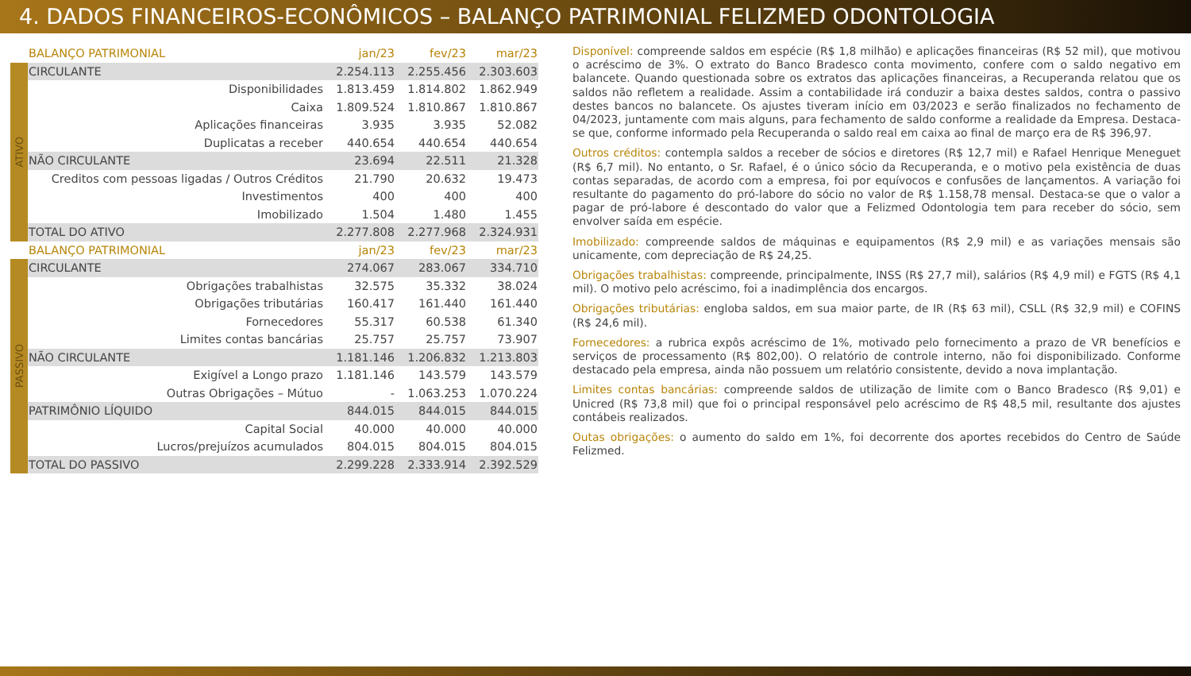4. DADOS FINANCEIROS-ECONÔMICOS – BALANÇO PATRIMONIAL FELIZMED ODONTOLOGIA
| | BALANÇO PATRIMONIAL | jan/23 | fev/23 | mar/23 |
| ATIVO | CIRCULANTE | 2.254.113 | 2.255.456 | 2.303.603 |
| | Disponibilidades | 1.813.459 | 1.814.802 | 1.862.949 |
| | Caixa | 1.809.524 | 1.810.867 | 1.810.867 |
| | Aplicações financeiras | 3.935 | 3.935 | 52.082 |
| | Duplicatas a receber | 440.654 | 440.654 | 440.654 |
| | NÃO CIRCULANTE | 23.694 | 22.511 | 21.328 |
| | Creditos com pessoas ligadas / Outros Créditos | 21.790 | 20.632 | 19.473 |
| | Investimentos | 400 | 400 | 400 |
| | Imobilizado | 1.504 | 1.480 | 1.455 |
| | TOTAL DO ATIVO | 2.277.808 | 2.277.968 | 2.324.931 |
| | BALANÇO PATRIMONIAL | jan/23 | fev/23 | mar/23 |
| PASSIVO | CIRCULANTE | 274.067 | 283.067 | 334.710 |
| | Obrigações trabalhistas | 32.575 | 35.332 | 38.024 |
| | Obrigações tributárias | 160.417 | 161.440 | 161.440 |
| | Fornecedores | 55.317 | 60.538 | 61.340 |
| | Limites contas bancárias | 25.757 | 25.757 | 73.907 |
| | NÃO CIRCULANTE | 1.181.146 | 1.206.832 | 1.213.803 |
| | Exigível a Longo prazo | 1.181.146 | 143.579 | 143.579 |
| | Outras Obrigações – Mútuo | - | 1.063.253 | 1.070.224 |
| | PATRIMÔNIO LÍQUIDO | 844.015 | 844.015 | 844.015 |
| | Capital Social | 40.000 | 40.000 | 40.000 |
| | Lucros/prejuízos acumulados | 804.015 | 804.015 | 804.015 |
| | TOTAL DO PASSIVO | 2.299.228 | 2.333.914 | 2.392.529 |
Disponível: compreende saldos em espécie (R$ 1,8 milhão) e aplicações financeiras (R$ 52 mil), que motivou o acréscimo de 3%. O extrato do Banco Bradesco conta movimento, confere com o saldo negativo em balancete. Quando questionada sobre os extratos das aplicações financeiras, a Recuperanda relatou que os saldos não refletem a realidade. Assim a contabilidade irá conduzir a baixa destes saldos, contra o passivo destes bancos no balancete. Os ajustes tiveram início em 03/2023 e serão finalizados no fechamento de 04/2023, juntamente com mais alguns, para fechamento de saldo conforme a realidade da Empresa. Destaca-se que, conforme informado pela Recuperanda o saldo real em caixa ao final de março era de R$ 396,97.
Outros créditos: contempla saldos a receber de sócios e diretores (R$ 12,7 mil) e Rafael Henrique Meneguet (R$ 6,7 mil). No entanto, o Sr. Rafael, é o único sócio da Recuperanda, e o motivo pela existência de duas contas separadas, de acordo com a empresa, foi por equívocos e confusões de lançamentos. A variação foi resultante do pagamento do pró-labore do sócio no valor de R$ 1.158,78 mensal. Destaca-se que o valor a pagar de pró-labore é descontado do valor que a Felizmed Odontologia tem para receber do sócio, sem envolver saída em espécie.
Imobilizado: compreende saldos de máquinas e equipamentos (R$ 2,9 mil) e as variações mensais são unicamente, com depreciação de R$ 24,25.
Obrigações trabalhistas: compreende, principalmente, INSS (R$ 27,7 mil), salários (R$ 4,9 mil) e FGTS (R$ 4,1 mil). O motivo pelo acréscimo, foi a inadimplência dos encargos.
Obrigações tributárias: engloba saldos, em sua maior parte, de IR (R$ 63 mil), CSLL (R$ 32,9 mil) e COFINS (R$ 24,6 mil).
Fornecedores: a rubrica expôs acréscimo de 1%, motivado pelo fornecimento a prazo de VR benefícios e serviços de processamento (R$ 802,00). O relatório de controle interno, não foi disponibilizado. Conforme destacado pela empresa, ainda não possuem um relatório consistente, devido a nova implantação.
Limites contas bancárias: compreende saldos de utilização de limite com o Banco Bradesco (R$ 9,01) e Unicred (R$ 73,8 mil) que foi o principal responsável pelo acréscimo de R$ 48,5 mil, resultante dos ajustes contábeis realizados.
Outas obrigações: o aumento do saldo em 1%, foi decorrente dos aportes recebidos do Centro de Saúde Felizmed.